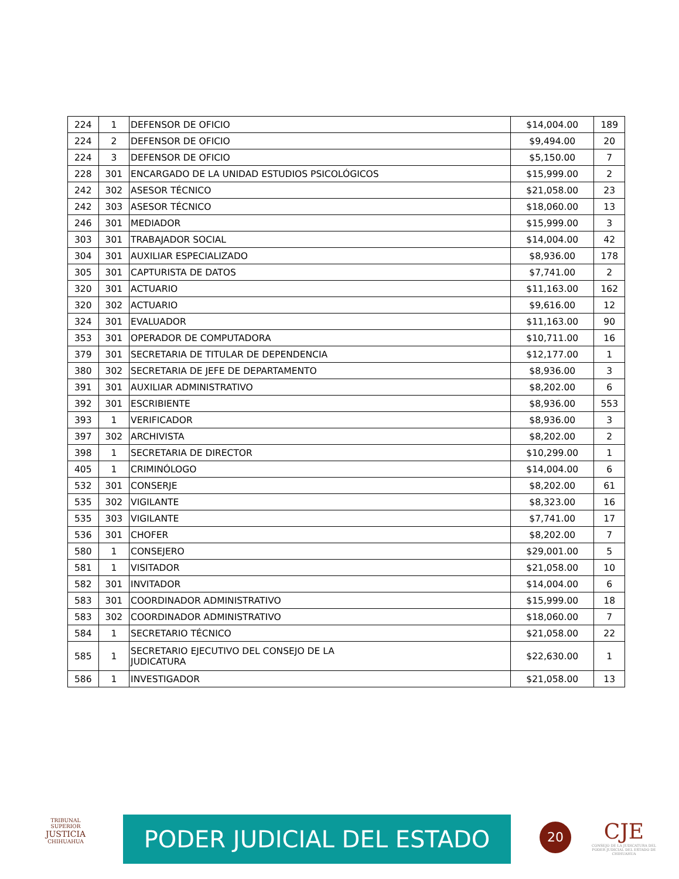| 224 | 1 | DEFENSOR DE OFICIO | $14,004.00 | 189 |
| 224 | 2 | DEFENSOR DE OFICIO | $9,494.00 | 20 |
| 224 | 3 | DEFENSOR DE OFICIO | $5,150.00 | 7 |
| 228 | 301 | ENCARGADO DE LA UNIDAD ESTUDIOS PSICOLÓGICOS | $15,999.00 | 2 |
| 242 | 302 | ASESOR TÉCNICO | $21,058.00 | 23 |
| 242 | 303 | ASESOR TÉCNICO | $18,060.00 | 13 |
| 246 | 301 | MEDIADOR | $15,999.00 | 3 |
| 303 | 301 | TRABAJADOR SOCIAL | $14,004.00 | 42 |
| 304 | 301 | AUXILIAR ESPECIALIZADO | $8,936.00 | 178 |
| 305 | 301 | CAPTURISTA DE DATOS | $7,741.00 | 2 |
| 320 | 301 | ACTUARIO | $11,163.00 | 162 |
| 320 | 302 | ACTUARIO | $9,616.00 | 12 |
| 324 | 301 | EVALUADOR | $11,163.00 | 90 |
| 353 | 301 | OPERADOR DE COMPUTADORA | $10,711.00 | 16 |
| 379 | 301 | SECRETARIA DE TITULAR DE DEPENDENCIA | $12,177.00 | 1 |
| 380 | 302 | SECRETARIA DE JEFE DE DEPARTAMENTO | $8,936.00 | 3 |
| 391 | 301 | AUXILIAR ADMINISTRATIVO | $8,202.00 | 6 |
| 392 | 301 | ESCRIBIENTE | $8,936.00 | 553 |
| 393 | 1 | VERIFICADOR | $8,936.00 | 3 |
| 397 | 302 | ARCHIVISTA | $8,202.00 | 2 |
| 398 | 1 | SECRETARIA DE DIRECTOR | $10,299.00 | 1 |
| 405 | 1 | CRIMINÓLOGO | $14,004.00 | 6 |
| 532 | 301 | CONSERJE | $8,202.00 | 61 |
| 535 | 302 | VIGILANTE | $8,323.00 | 16 |
| 535 | 303 | VIGILANTE | $7,741.00 | 17 |
| 536 | 301 | CHOFER | $8,202.00 | 7 |
| 580 | 1 | CONSEJERO | $29,001.00 | 5 |
| 581 | 1 | VISITADOR | $21,058.00 | 10 |
| 582 | 301 | INVITADOR | $14,004.00 | 6 |
| 583 | 301 | COORDINADOR ADMINISTRATIVO | $15,999.00 | 18 |
| 583 | 302 | COORDINADOR ADMINISTRATIVO | $18,060.00 | 7 |
| 584 | 1 | SECRETARIO TÉCNICO | $21,058.00 | 22 |
| 585 | 1 | SECRETARIO EJECUTIVO DEL CONSEJO DE LA JUDICATURA | $22,630.00 | 1 |
| 586 | 1 | INVESTIGADOR | $21,058.00 | 13 |
TRIBUNAL SUPERIOR
JUSTICIA
CHIHUAHUA
PODER JUDICIAL DEL ESTADO 20
CJE
CONSEJO DE LA JUDICATURA DEL PODER JUDICIAL DEL ESTADO DE CHIHUAHUA